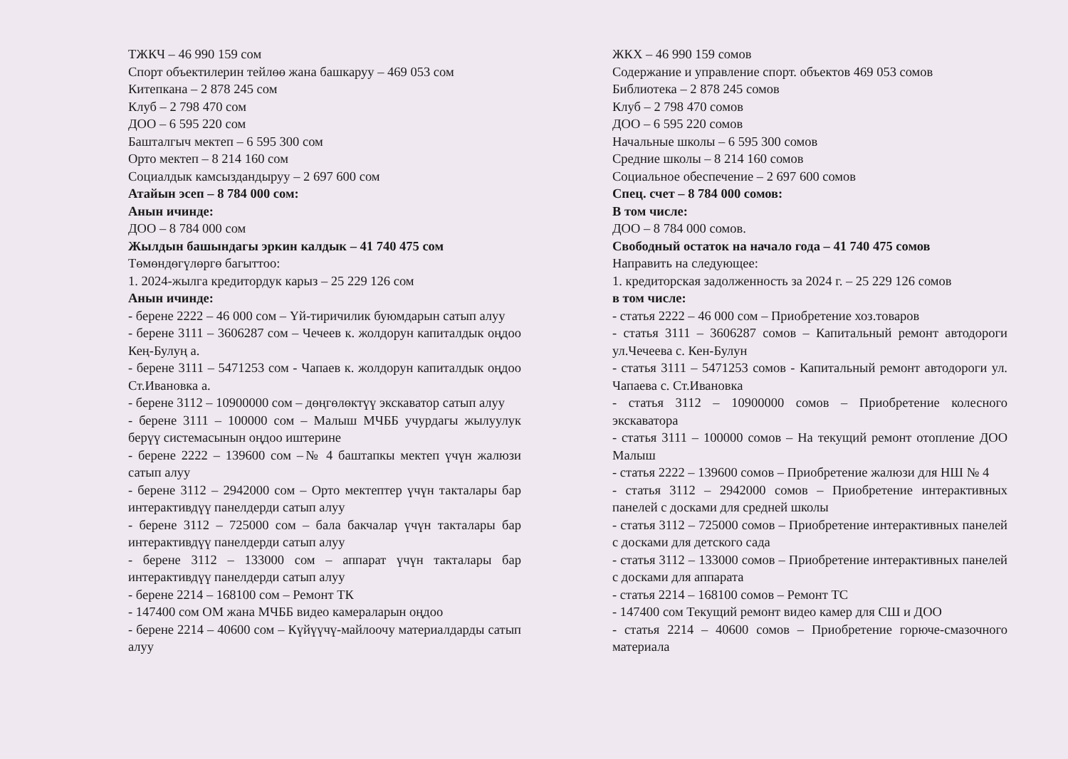ТЖКЧ – 46 990 159 сом
Спорт объектилерин тейлөө жана башкаруу – 469 053 сом
Китепкана – 2 878 245 сом
Клуб – 2 798 470 сом
ДОО – 6 595 220 сом
Башталгыч мектеп – 6 595 300 сом
Орто мектеп – 8 214 160 сом
Социалдык камсыздандыруу – 2 697 600 сом
Атайын эсеп – 8 784 000 сом:
Анын ичинде:
ДОО – 8 784 000 сом
Жылдын башындагы эркин калдык – 41 740 475 сом
Төмөндөгүлөргө багыттоо:
1. 2024-жылга кредитордук карыз – 25 229 126 сом
Анын ичинде:
- берене 2222 – 46 000 сом – Үй-тиричилик буюмдарын сатып алуу
- берене 3111 – 3606287 сом – Чечеев к. жолдорун капиталдык оңдоо Кең-Булуң а.
- берене 3111 – 5471253 сом - Чапаев к. жолдорун капиталдык оңдоо Ст.Ивановка а.
- берене 3112 – 10900000 сом – дөңгөлөктүү экскаватор сатып алуу
- берене 3111 – 100000 сом – Малыш МЧББ учурдагы жылуулук берүү системасынын оңдоо иштерине
- берене 2222 – 139600 сом –№ 4 баштапкы мектеп үчүн жалюзи сатып алуу
- берене 3112 – 2942000 сом – Орто мектептер үчүн такталары бар интерактивдүү панелдерди сатып алуу
- берене 3112 – 725000 сом – бала бакчалар үчүн такталары бар интерактивдүү панелдерди сатып алуу
- берене 3112 – 133000 сом – аппарат үчүн такталары бар интерактивдүү панелдерди сатып алуу
- берене 2214 – 168100 сом – Ремонт ТК
- 147400 сом ОМ жана МЧББ видео камераларын оңдоо
- берене 2214 – 40600 сом – Күйүүчү-майлоочу материалдарды сатып алуу
ЖКХ – 46 990 159 сомов
Содержание и управление спорт. объектов 469 053 сомов
Библиотека – 2 878 245 сомов
Клуб – 2 798 470 сомов
ДОО – 6 595 220 сомов
Начальные школы – 6 595 300 сомов
Средние школы – 8 214 160 сомов
Социальное обеспечение – 2 697 600 сомов
Спец. счет – 8 784 000 сомов:
В том числе:
ДОО – 8 784 000 сомов.
Свободный остаток на начало года – 41 740 475 сомов
Направить на следующее:
1. кредиторская задолженность за 2024 г. – 25 229 126 сомов
в том числе:
- статья 2222 – 46 000 сом – Приобретение хоз.товаров
- статья 3111 – 3606287 сомов – Капитальный ремонт автодороги ул.Чечеева с. Кен-Булун
- статья 3111 – 5471253 сомов - Капитальный ремонт автодороги ул. Чапаева с. Ст.Ивановка
- статья 3112 – 10900000 сомов – Приобретение колесного экскаватора
- статья 3111 – 100000 сомов – На текущий ремонт отопление ДОО Малыш
- статья 2222 – 139600 сомов – Приобретение жалюзи для НШ № 4
- статья 3112 – 2942000 сомов – Приобретение интерактивных панелей с досками для средней школы
- статья 3112 – 725000 сомов – Приобретение интерактивных панелей с досками для детского сада
- статья 3112 – 133000 сомов – Приобретение интерактивных панелей с досками для аппарата
- статья 2214 – 168100 сомов – Ремонт ТС
- 147400 сом Текущий ремонт видео камер для СШ и ДОО
- статья 2214 – 40600 сомов – Приобретение горюче-смазочного материала